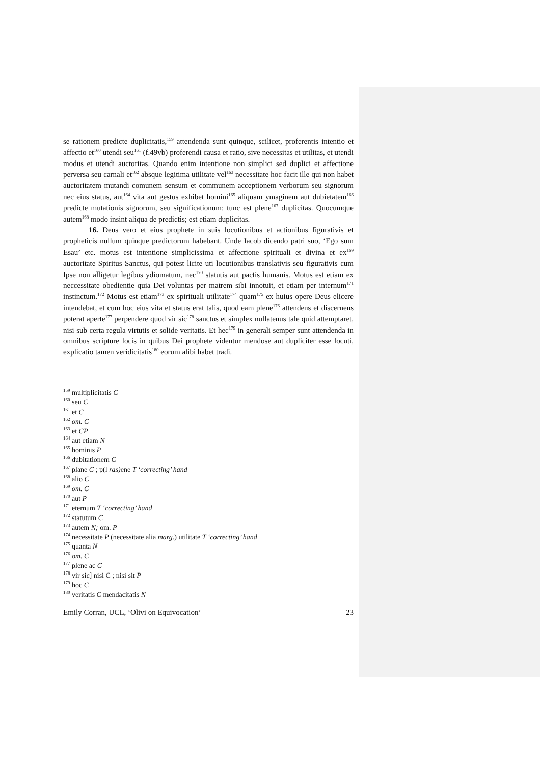se rationem predicte duplicitatis,<sup>159</sup> attendenda sunt quinque, scilicet, proferentis intentio et affectio et<sup>160</sup> utendi seu<sup>161</sup> (f.49vb) proferendi causa et ratio, sive necessitas et utilitas, et utendi modus et utendi auctoritas. Quando enim intentione non simplici sed duplici et affectione perversa seu carnali et<sup>162</sup> absque legitima utilitate vel<sup>163</sup> necessitate hoc facit ille qui non habet auctoritatem mutandi comunem sensum et communem acceptionem verborum seu signorum nec eius status, aut<sup>164</sup> vita aut gestus exhibet homini<sup>165</sup> aliquam ymaginem aut dubietatem<sup>166</sup> predicte mutationis signorum, seu significationum: tunc est plene<sup>167</sup> duplicitas. Quocumque autem<sup>168</sup> modo insint aliqua de predictis; est etiam duplicitas.
16. Deus vero et eius prophete in suis locutionibus et actionibus figurativis et propheticis nullum quinque predictorum habebant. Unde Iacob dicendo patri suo, ‘Ego sum Esau’ etc. motus est intentione simplicissima et affectione spirituali et divina et ex<sup>169</sup> auctoritate Spiritus Sanctus, qui potest licite uti locutionibus translativis seu figurativis cum Ipse non alligetur legibus ydiomatum, nec<sup>170</sup> statutis aut pactis humanis. Motus est etiam ex neccessitate obedientie quia Dei voluntas per matrem sibi innotuit, et etiam per internum<sup>171</sup> instinctum.<sup>172</sup> Motus est etiam<sup>173</sup> ex spirituali utilitate<sup>174</sup> quam<sup>175</sup> ex huius opere Deus elicere intendebat, et cum hoc eius vita et status erat talis, quod eam plene<sup>176</sup> attendens et discernens poterat aperte<sup>177</sup> perpendere quod vir sic<sup>178</sup> sanctus et simplex nullatenus tale quid attemptaret, nisi sub certa regula virtutis et solide veritatis. Et hec<sup>179</sup> in generali semper sunt attendenda in omnibus scripture locis in quibus Dei prophete videntur mendose aut dupliciter esse locuti, explicatio tamen veridicitatis<sup>180</sup> eorum alibi habet tradi.
<sup>159</sup> multiplicitatis C
<sup>160</sup> seu C
<sup>161</sup> et C
<sup>162</sup> om. C
<sup>163</sup> et CP
<sup>164</sup> aut etiam N
<sup>165</sup> hominis P
<sup>166</sup> dubitationem C
<sup>167</sup> plane C ; p(l ras) ene T ‘correcting’ hand
<sup>168</sup> alio C
<sup>169</sup> om. C
<sup>170</sup> aut P
<sup>171</sup> eternum T ‘correcting’ hand
<sup>172</sup> statutum C
<sup>173</sup> autem N; om. P
<sup>174</sup> necessitate P (necessitate alia marg.) utilitate T ‘correcting’ hand
<sup>175</sup> quanta N
<sup>176</sup> om. C
<sup>177</sup> plene ac C
<sup>178</sup> vir sic] nisi C ; nisi sit P
<sup>179</sup> hoc C
<sup>180</sup> veritatis C mendacitatis N
Emily Corran, UCL, ‘Olivi on Equivocation’ 23